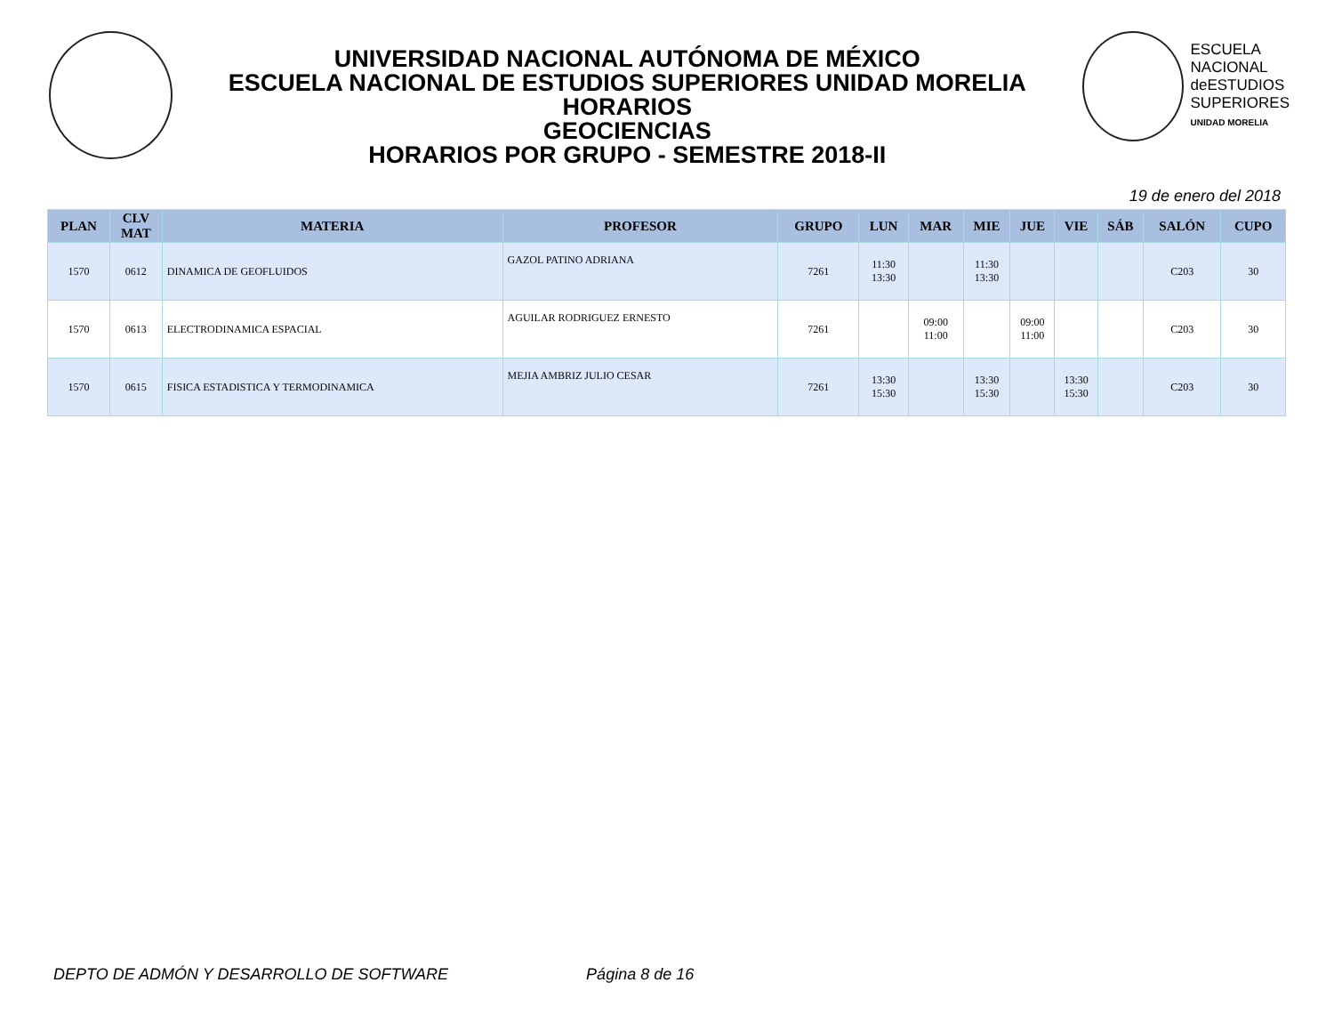UNIVERSIDAD NACIONAL AUTÓNOMA DE MÉXICO
ESCUELA NACIONAL DE ESTUDIOS SUPERIORES UNIDAD MORELIA
HORARIOS
GEOCIENCIAS
HORARIOS POR GRUPO - SEMESTRE 2018-II
ESCUELA
NACIONAL
deESTUDIOS
SUPERIORES
UNIDAD MORELIA
19 de enero del 2018
| PLAN | CLV MAT | MATERIA | PROFESOR | GRUPO | LUN | MAR | MIE | JUE | VIE | SÁB | SALÓN | CUPO |
| --- | --- | --- | --- | --- | --- | --- | --- | --- | --- | --- | --- | --- |
| 1570 | 0612 | DINAMICA DE GEOFLUIDOS | GAZOL PATINO ADRIANA | 7261 | 11:30 13:30 | | 11:30 13:30 | | | | C203 | 30 |
| 1570 | 0613 | ELECTRODINAMICA ESPACIAL | AGUILAR RODRIGUEZ ERNESTO | 7261 | | 09:00 11:00 | | 09:00 11:00 | | | C203 | 30 |
| 1570 | 0615 | FISICA ESTADISTICA Y TERMODINAMICA | MEJIA AMBRIZ JULIO CESAR | 7261 | 13:30 15:30 | | 13:30 15:30 | | 13:30 15:30 | | C203 | 30 |
DEPTO DE ADMÓN Y DESARROLLO DE SOFTWARE Página 8 de 16